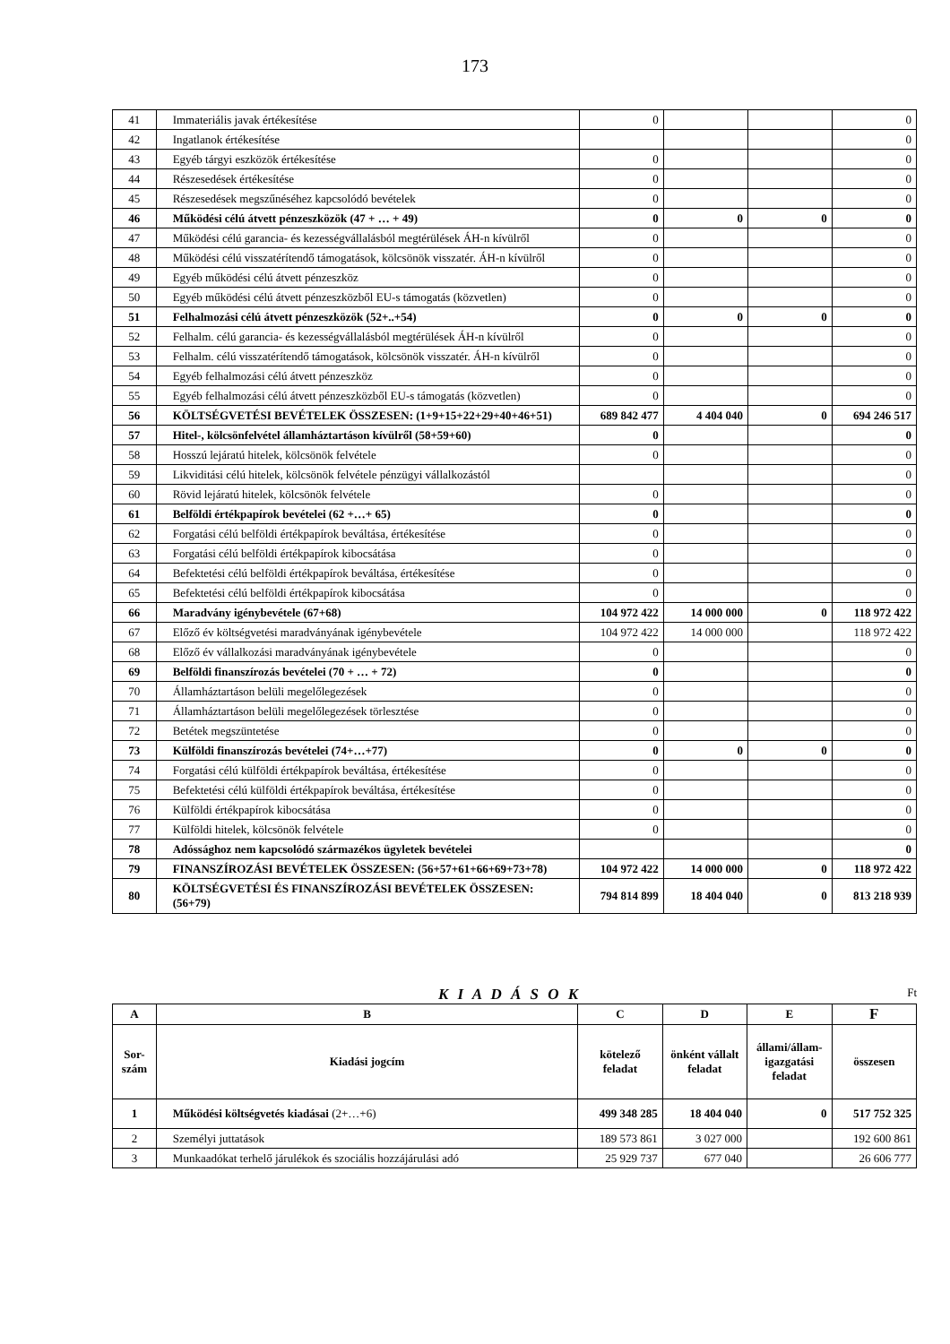173
| 41 | Immateriális javak értékesítése | 0 | | | 0 |
| 42 | Ingatlanok értékesítése | | | | 0 |
| 43 | Egyéb tárgyi eszközök értékesítése | 0 | | | 0 |
| 44 | Részesedések értékesítése | 0 | | | 0 |
| 45 | Részesedések megszűnéséhez kapcsolódó bevételek | 0 | | | 0 |
| 46 | Működési célú átvett pénzeszközök (47 + … + 49) | 0 | 0 | 0 | 0 |
| 47 | Működési célú garancia- és kezességvállalásból megtérülések ÁH-n kívülről | 0 | | | 0 |
| 48 | Működési célú visszatérítendő támogatások, kölcsönök visszatér. ÁH-n kívülről | 0 | | | 0 |
| 49 | Egyéb működési célú átvett pénzeszköz | 0 | | | 0 |
| 50 | Egyéb működési célú átvett pénzeszközből EU-s támogatás (közvetlen) | 0 | | | 0 |
| 51 | Felhalmozási célú átvett pénzeszközök (52+..+54) | 0 | 0 | 0 | 0 |
| 52 | Felhalm. célú garancia- és kezességvállalásból megtérülések ÁH-n kívülről | 0 | | | 0 |
| 53 | Felhalm. célú visszatérítendő támogatások, kölcsönök visszatér. ÁH-n kívülről | 0 | | | 0 |
| 54 | Egyéb felhalmozási célú átvett pénzeszköz | 0 | | | 0 |
| 55 | Egyéb felhalmozási célú átvett pénzeszközből EU-s támogatás (közvetlen) | 0 | | | 0 |
| 56 | KÖLTSÉGVETÉSI BEVÉTELEK ÖSSZESEN: (1+9+15+22+29+40+46+51) | 689 842 477 | 4 404 040 | 0 | 694 246 517 |
| 57 | Hitel-, kölcsönfelvétel államháztartáson kívülről (58+59+60) | 0 | | | 0 |
| 58 | Hosszú lejáratú hitelek, kölcsönök felvétele | 0 | | | 0 |
| 59 | Likviditási célú hitelek, kölcsönök felvétele pénzügyi vállalkozástól | | | | 0 |
| 60 | Rövid lejáratú hitelek, kölcsönök felvétele | 0 | | | 0 |
| 61 | Belföldi értékpapírok bevételei (62 +…+ 65) | 0 | | | 0 |
| 62 | Forgatási célú belföldi értékpapírok beváltása, értékesítése | 0 | | | 0 |
| 63 | Forgatási célú belföldi értékpapírok kibocsátása | 0 | | | 0 |
| 64 | Befektetési célú belföldi értékpapírok beváltása, értékesítése | 0 | | | 0 |
| 65 | Befektetési célú belföldi értékpapírok kibocsátása | 0 | | | 0 |
| 66 | Maradvány igénybevétele (67+68) | 104 972 422 | 14 000 000 | 0 | 118 972 422 |
| 67 | Előző év költségvetési maradványának igénybevétele | 104 972 422 | 14 000 000 | | 118 972 422 |
| 68 | Előző év vállalkozási maradványának igénybevétele | 0 | | | 0 |
| 69 | Belföldi finanszírozás bevételei (70 + … + 72) | 0 | | | 0 |
| 70 | Államháztartáson belüli megelőlegezések | 0 | | | 0 |
| 71 | Államháztartáson belüli megelőlegezések törlesztése | 0 | | | 0 |
| 72 | Betétek megszüntetése | 0 | | | 0 |
| 73 | Külföldi finanszírozás bevételei (74+…+77) | 0 | 0 | 0 | 0 |
| 74 | Forgatási célú külföldi értékpapírok beváltása, értékesítése | 0 | | | 0 |
| 75 | Befektetési célú külföldi értékpapírok beváltása, értékesítése | 0 | | | 0 |
| 76 | Külföldi értékpapírok kibocsátása | 0 | | | 0 |
| 77 | Külföldi hitelek, kölcsönök felvétele | 0 | | | 0 |
| 78 | Adóssághoz nem kapcsolódó származékos ügyletek bevételei | | | | 0 |
| 79 | FINANSZÍROZÁSI BEVÉTELEK ÖSSZESEN: (56+57+61+66+69+73+78) | 104 972 422 | 14 000 000 | 0 | 118 972 422 |
| 80 | KÖLTSÉGVETÉSI ÉS FINANSZÍROZÁSI BEVÉTELEK ÖSSZESEN: (56+79) | 794 814 899 | 18 404 040 | 0 | 813 218 939 |
K I A D Á S O K Ft
| A | B | C | D | E | F |
| --- | --- | --- | --- | --- | --- |
| Sor- szám | Kiadási jogcím | kötelező feladat | önként vállalt feladat | állami/állam-igazgatási feladat | összesen |
| 1 | Működési költségvetés kiadásai (2+…+6) | 499 348 285 | 18 404 040 | 0 | 517 752 325 |
| 2 | Személyi juttatások | 189 573 861 | 3 027 000 | | 192 600 861 |
| 3 | Munkaadókat terhelő járulékok és szociális hozzájárulási adó | 25 929 737 | 677 040 | | 26 606 777 |